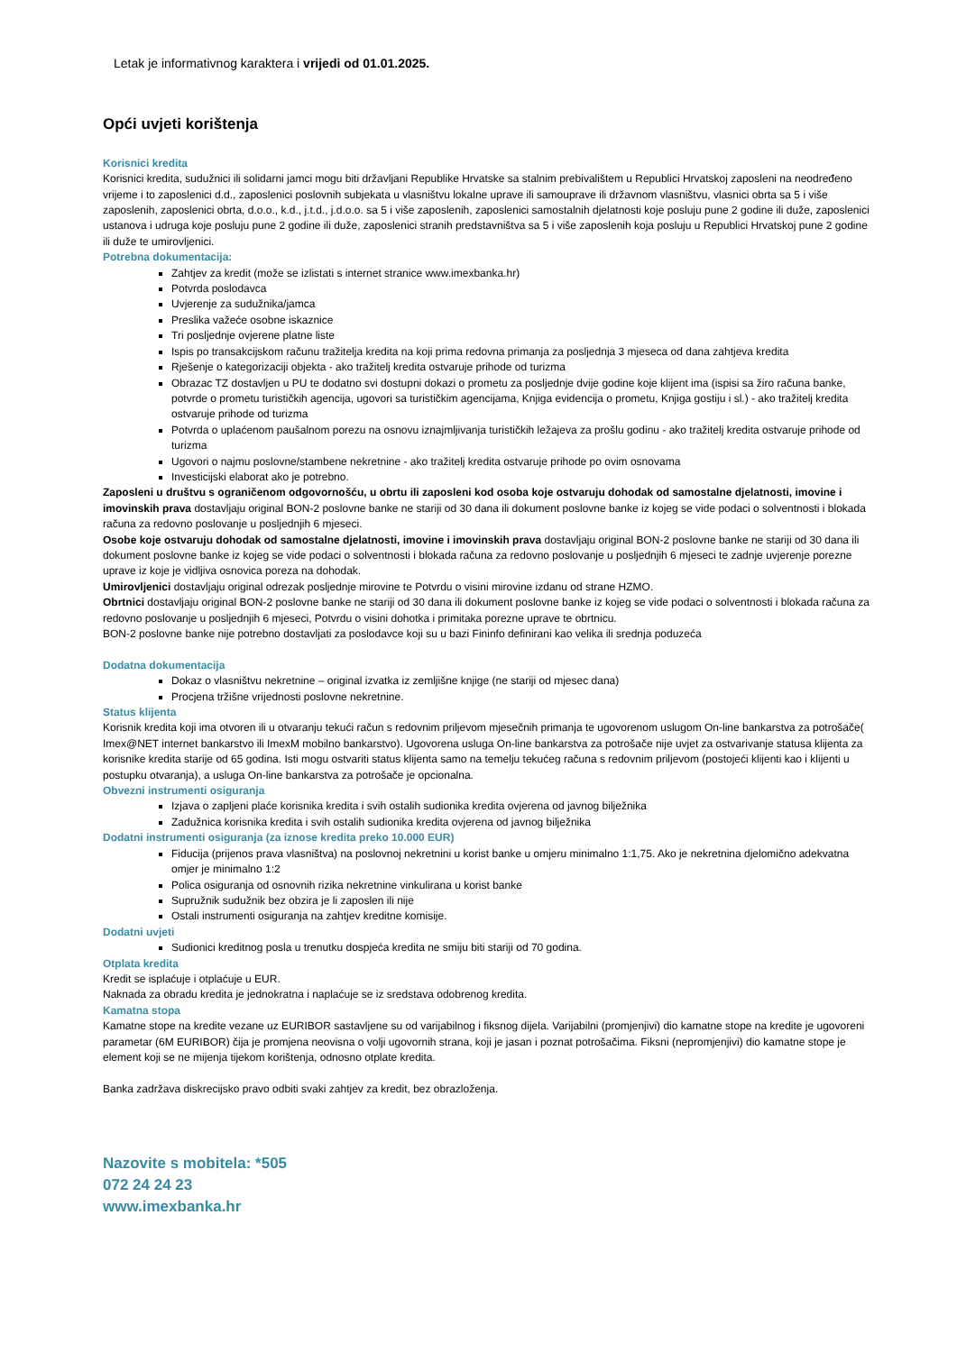Letak je informativnog karaktera i vrijedi od 01.01.2025.
Opći uvjeti korištenja
Korisnici kredita
Korisnici kredita, sudužnici ili solidarni jamci mogu biti državljani Republike Hrvatske sa stalnim prebivalištem u Republici Hrvatskoj zaposleni na neodređeno vrijeme i to zaposlenici d.d., zaposlenici poslovnih subjekata u vlasništvu lokalne uprave ili samouprave ili državnom vlasništvu, vlasnici obrta sa 5 i više zaposlenih, zaposlenici obrta, d.o.o., k.d., j.t.d., j.d.o.o. sa 5 i više zaposlenih, zaposlenici samostalnih djelatnosti koje posluju pune 2 godine ili duže, zaposlenici ustanova i udruga koje posluju pune 2 godine ili duže, zaposlenici stranih predstavništva sa 5 i više zaposlenih koja posluju u Republici Hrvatskoj pune 2 godine ili duže te umirovljenici.
Potrebna dokumentacija:
Zahtjev za kredit (može se izlistati s internet stranice www.imexbanka.hr)
Potvrda poslodavca
Uvjerenje za sudužnika/jamca
Preslika važeće osobne iskaznice
Tri posljednje ovjerene platne liste
Ispis po transakcijskom računu tražitelja kredita na koji prima redovna primanja za posljednja 3 mjeseca od dana zahtjeva kredita
Rješenje o kategorizaciji objekta - ako tražitelj kredita ostvaruje prihode od turizma
Obrazac TZ dostavljen u PU te dodatno svi dostupni dokazi o prometu za posljednje dvije godine koje klijent ima (ispisi sa žiro računa banke, potvrde o prometu turističkih agencija, ugovori sa turističkim agencijama, Knjiga evidencija o prometu, Knjiga gostiju i sl.) - ako tražitelj kredita ostvaruje prihode od turizma
Potvrda o uplaćenom paušalnom porezu na osnovu iznajmljivanja turističkih ležajeva za prošlu godinu - ako tražitelj kredita ostvaruje prihode od turizma
Ugovori o najmu poslovne/stambene nekretnine - ako tražitelj kredita ostvaruje prihode po ovim osnovama
Investicijski elaborat ako je potrebno.
Zaposleni u društvu s ograničenom odgovornošću, u obrtu ili zaposleni kod osoba koje ostvaruju dohodak od samostalne djelatnosti, imovine i imovinskih prava dostavljaju original BON-2 poslovne banke ne stariji od 30 dana ili dokument poslovne banke iz kojeg se vide podaci o solventnosti i blokada računa za redovno poslovanje u posljednjih 6 mjeseci.
Osobe koje ostvaruju dohodak od samostalne djelatnosti, imovine i imovinskih prava dostavljaju original BON-2 poslovne banke ne stariji od 30 dana ili dokument poslovne banke iz kojeg se vide podaci o solventnosti i blokada računa za redovno poslovanje u posljednjih 6 mjeseci te zadnje uvjerenje porezne uprave iz koje je vidljiva osnovica poreza na dohodak.
Umirovljenici dostavljaju original odrezak posljednje mirovine te Potvrdu o visini mirovine izdanu od strane HZMO.
Obrtnici dostavljaju original BON-2 poslovne banke ne stariji od 30 dana ili dokument poslovne banke iz kojeg se vide podaci o solventnosti i blokada računa za redovno poslovanje u posljednjih 6 mjeseci, Potvrdu o visini dohotka i primitaka porezne uprave te obrtnicu.
BON-2 poslovne banke nije potrebno dostavljati za poslodavce koji su u bazi Fininfo definirani kao velika ili srednja poduzeća
Dodatna dokumentacija
Dokaz o vlasništvu nekretnine – original izvatka iz zemljišne knjige (ne stariji od mjesec dana)
Procjena tržišne vrijednosti poslovne nekretnine.
Status klijenta
Korisnik kredita koji ima otvoren ili u otvaranju tekući račun s redovnim priljevom mjesečnih primanja te ugovorenom uslugom On-line bankarstva za potrošače( Imex@NET internet bankarstvo ili ImexM mobilno bankarstvo). Ugovorena usluga On-line bankarstva za potrošače nije uvjet za ostvarivanje statusa klijenta za korisnike kredita starije od 65 godina. Isti mogu ostvariti status klijenta samo na temelju tekućeg računa s redovnim priljevom (postojeći klijenti kao i klijenti u postupku otvaranja), a usluga On-line bankarstva za potrošače je opcionalna.
Obvezni instrumenti osiguranja
Izjava o zapljeni plaće korisnika kredita i svih ostalih sudionika kredita ovjerena od javnog bilježnika
Zadužnica korisnika kredita i svih ostalih sudionika kredita ovjerena od javnog bilježnika
Dodatni instrumenti osiguranja (za iznose kredita preko 10.000 EUR)
Fiducija (prijenos prava vlasništva) na poslovnoj nekretnini u korist banke u omjeru minimalno 1:1,75. Ako je nekretnina djelomično adekvatna omjer je minimalno 1:2
Polica osiguranja od osnovnih rizika nekretnine vinkulirana u korist banke
Supružnik sudužnik bez obzira je li zaposlen ili nije
Ostali instrumenti osiguranja na zahtjev kreditne komisije.
Dodatni uvjeti
Sudionici kreditnog posla u trenutku dospjeća kredita ne smiju biti stariji od 70 godina.
Otplata kredita
Kredit se isplaćuje i otplaćuje u EUR.
Naknada za obradu kredita je jednokratna i naplaćuje se iz sredstava odobrenog kredita.
Kamatna stopa
Kamatne stope na kredite vezane uz EURIBOR sastavljene su od varijabilnog i fiksnog dijela. Varijabilni (promjenjivi) dio kamatne stope na kredite je ugovoreni parametar (6M EURIBOR) čija je promjena neovisna o volji ugovornih strana, koji je jasan i poznat potrošačima. Fiksni (nepromjenjivi) dio kamatne stope je element koji se ne mijenja tijekom korištenja, odnosno otplate kredita.
Banka zadržava diskrecijsko pravo odbiti svaki zahtjev za kredit, bez obrazloženja.
Nazovite s mobitela: *505
072 24 24 23
www.imexbanka.hr